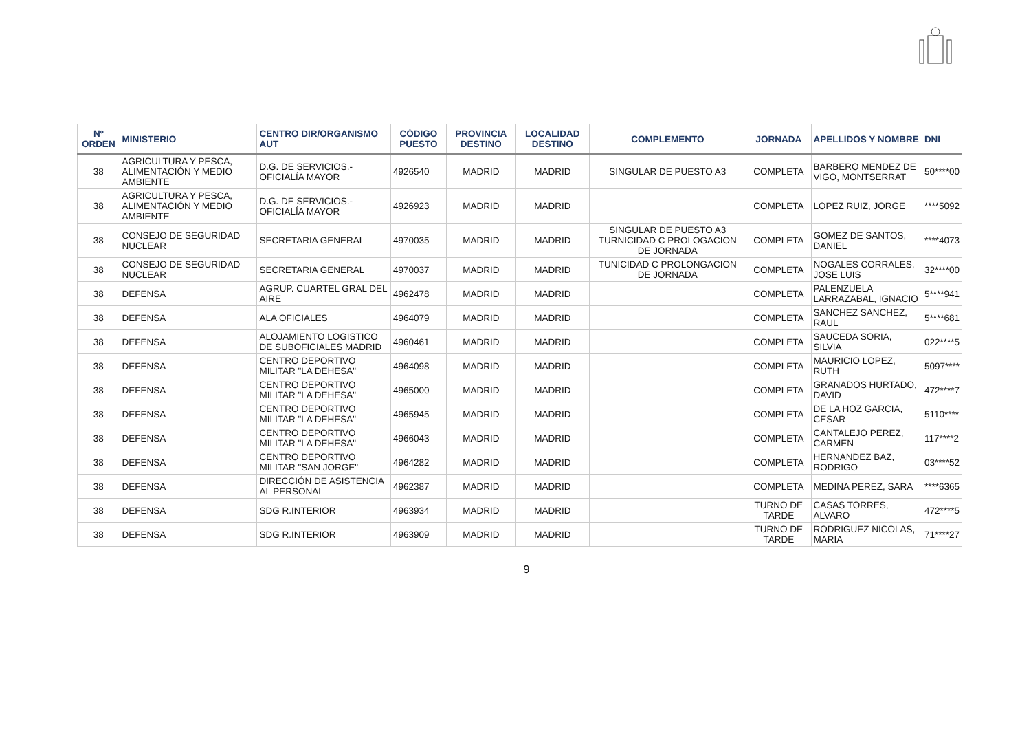| Nº ORDEN | MINISTERIO | CENTRO DIR/ORGANISMO AUT | CÓDIGO PUESTO | PROVINCIA DESTINO | LOCALIDAD DESTINO | COMPLEMENTO | JORNADA | APELLIDOS Y NOMBRE | DNI |
| --- | --- | --- | --- | --- | --- | --- | --- | --- | --- |
| 38 | AGRICULTURA Y PESCA, ALIMENTACIÓN Y MEDIO AMBIENTE | D.G. DE SERVICIOS.-OFICIALÍA MAYOR | 4926540 | MADRID | MADRID | SINGULAR DE PUESTO A3 | COMPLETA | BARBERO MENDEZ DE VIGO, MONTSERRAT | 50****00 |
| 38 | AGRICULTURA Y PESCA, ALIMENTACIÓN Y MEDIO AMBIENTE | D.G. DE SERVICIOS.-OFICIALÍA MAYOR | 4926923 | MADRID | MADRID | | COMPLETA | LOPEZ RUIZ, JORGE | ****5092 |
| 38 | CONSEJO DE SEGURIDAD NUCLEAR | SECRETARIA GENERAL | 4970035 | MADRID | MADRID | SINGULAR DE PUESTO A3 TURNICIDAD C PROLOGACION DE JORNADA | COMPLETA | GOMEZ DE SANTOS, DANIEL | ****4073 |
| 38 | CONSEJO DE SEGURIDAD NUCLEAR | SECRETARIA GENERAL | 4970037 | MADRID | MADRID | TUNICIDAD C PROLONGACION DE JORNADA | COMPLETA | NOGALES CORRALES, JOSE LUIS | 32****00 |
| 38 | DEFENSA | AGRUP. CUARTEL GRAL DEL AIRE | 4962478 | MADRID | MADRID | | COMPLETA | PALENZUELA LARRAZABAL, IGNACIO | 5****941 |
| 38 | DEFENSA | ALA OFICIALES | 4964079 | MADRID | MADRID | | COMPLETA | SANCHEZ SANCHEZ, RAUL | 5****681 |
| 38 | DEFENSA | ALOJAMIENTO LOGISTICO DE SUBOFICIALES MADRID | 4960461 | MADRID | MADRID | | COMPLETA | SAUCEDA SORIA, SILVIA | 022****5 |
| 38 | DEFENSA | CENTRO DEPORTIVO MILITAR "LA DEHESA" | 4964098 | MADRID | MADRID | | COMPLETA | MAURICIO LOPEZ, RUTH | 5097**** |
| 38 | DEFENSA | CENTRO DEPORTIVO MILITAR "LA DEHESA" | 4965000 | MADRID | MADRID | | COMPLETA | GRANADOS HURTADO, DAVID | 472****7 |
| 38 | DEFENSA | CENTRO DEPORTIVO MILITAR "LA DEHESA" | 4965945 | MADRID | MADRID | | COMPLETA | DE LA HOZ GARCIA, CESAR | 5110**** |
| 38 | DEFENSA | CENTRO DEPORTIVO MILITAR "LA DEHESA" | 4966043 | MADRID | MADRID | | COMPLETA | CANTALEJO PEREZ, CARMEN | 117****2 |
| 38 | DEFENSA | CENTRO DEPORTIVO MILITAR "SAN JORGE" | 4964282 | MADRID | MADRID | | COMPLETA | HERNANDEZ BAZ, RODRIGO | 03****52 |
| 38 | DEFENSA | DIRECCIÓN DE ASISTENCIA AL PERSONAL | 4962387 | MADRID | MADRID | | COMPLETA | MEDINA PEREZ, SARA | ****6365 |
| 38 | DEFENSA | SDG R.INTERIOR | 4963934 | MADRID | MADRID | | TURNO DE TARDE | CASAS TORRES, ALVARO | 472****5 |
| 38 | DEFENSA | SDG R.INTERIOR | 4963909 | MADRID | MADRID | | TURNO DE TARDE | RODRIGUEZ NICOLAS, MARIA | 71****27 |
9